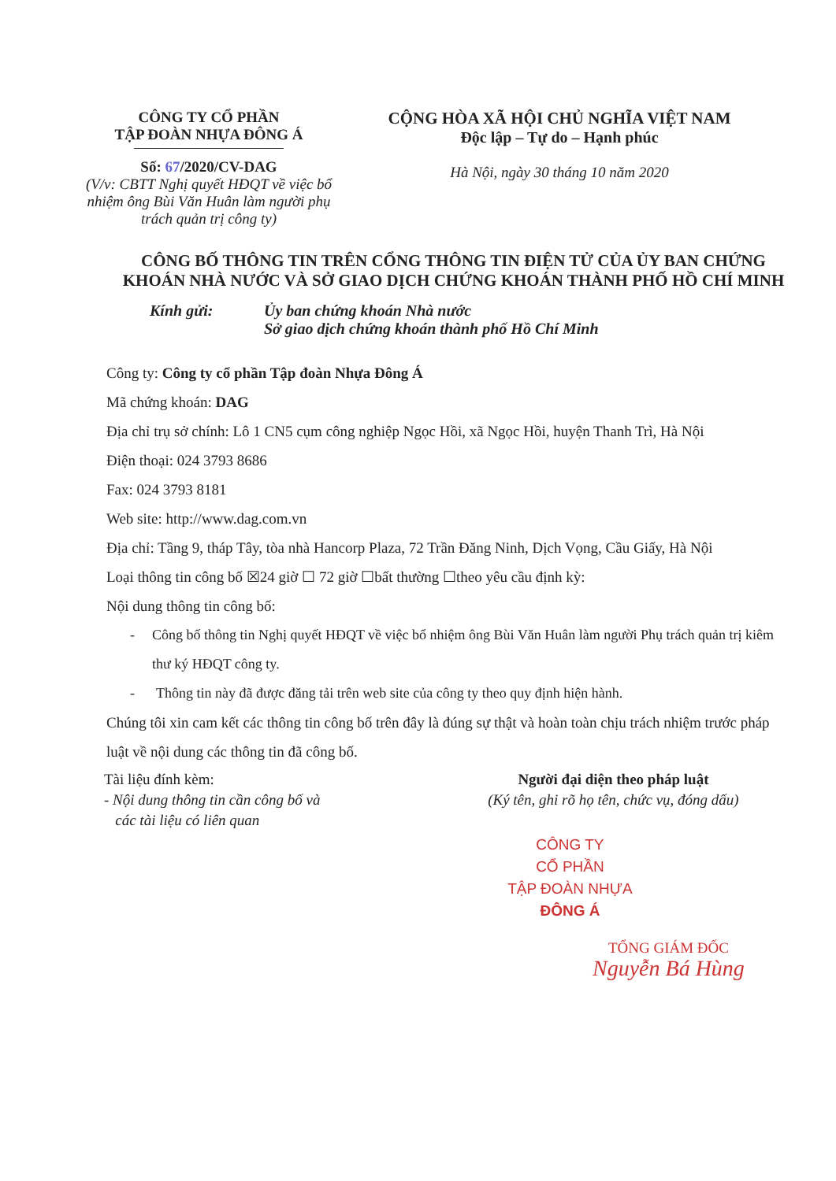CÔNG TY CỔ PHẦN
TẬP ĐOÀN NHỰA ĐÔNG Á
Số: 67/2020/CV-DAG
(V/v: CBTT Nghị quyết HĐQT về việc bổ nhiệm ông Bùi Văn Huân làm người phụ trách quản trị công ty)
CỘNG HÒA XÃ HỘI CHỦ NGHĨA VIỆT NAM
Độc lập – Tự do – Hạnh phúc
Hà Nội, ngày 30 tháng 10 năm 2020
CÔNG BỐ THÔNG TIN TRÊN CỔNG THÔNG TIN ĐIỆN TỬ CỦA ỦY BAN CHỨNG KHOÁN NHÀ NƯỚC VÀ SỞ GIAO DỊCH CHỨNG KHOÁN THÀNH PHỐ HỒ CHÍ MINH
Kính gửi: Ủy ban chứng khoán Nhà nước
Sở giao dịch chứng khoán thành phố Hồ Chí Minh
Công ty: Công ty cổ phần Tập đoàn Nhựa Đông Á
Mã chứng khoán: DAG
Địa chỉ trụ sở chính: Lô 1 CN5 cụm công nghiệp Ngọc Hồi, xã Ngọc Hồi, huyện Thanh Trì, Hà Nội
Điện thoại: 024 3793 8686
Fax: 024 3793 8181
Web site: http://www.dag.com.vn
Địa chỉ: Tầng 9, tháp Tây, tòa nhà Hancorp Plaza, 72 Trần Đăng Ninh, Dịch Vọng, Cầu Giấy, Hà Nội
Loại thông tin công bố ☒24 giờ ☐ 72 giờ ☐bất thường ☐theo yêu cầu định kỳ:
Nội dung thông tin công bố:
- Công bố thông tin Nghị quyết HĐQT về việc bổ nhiệm ông Bùi Văn Huân làm người Phụ trách quản trị kiêm thư ký HĐQT công ty.
- Thông tin này đã được đăng tải trên web site của công ty theo quy định hiện hành.
Chúng tôi xin cam kết các thông tin công bố trên đây là đúng sự thật và hoàn toàn chịu trách nhiệm trước pháp luật về nội dung các thông tin đã công bố.
Tài liệu đính kèm:
- Nội dung thông tin cần công bố và
các tài liệu có liên quan
Người đại diện theo pháp luật
(Ký tên, ghi rõ họ tên, chức vụ, đóng dấu)
CÔNG TY
CỔ PHẦN
TẬP ĐOÀN NHỰA
ĐÔNG Á
TỔNG GIÁM ĐỐC
Nguyễn Bá Hùng